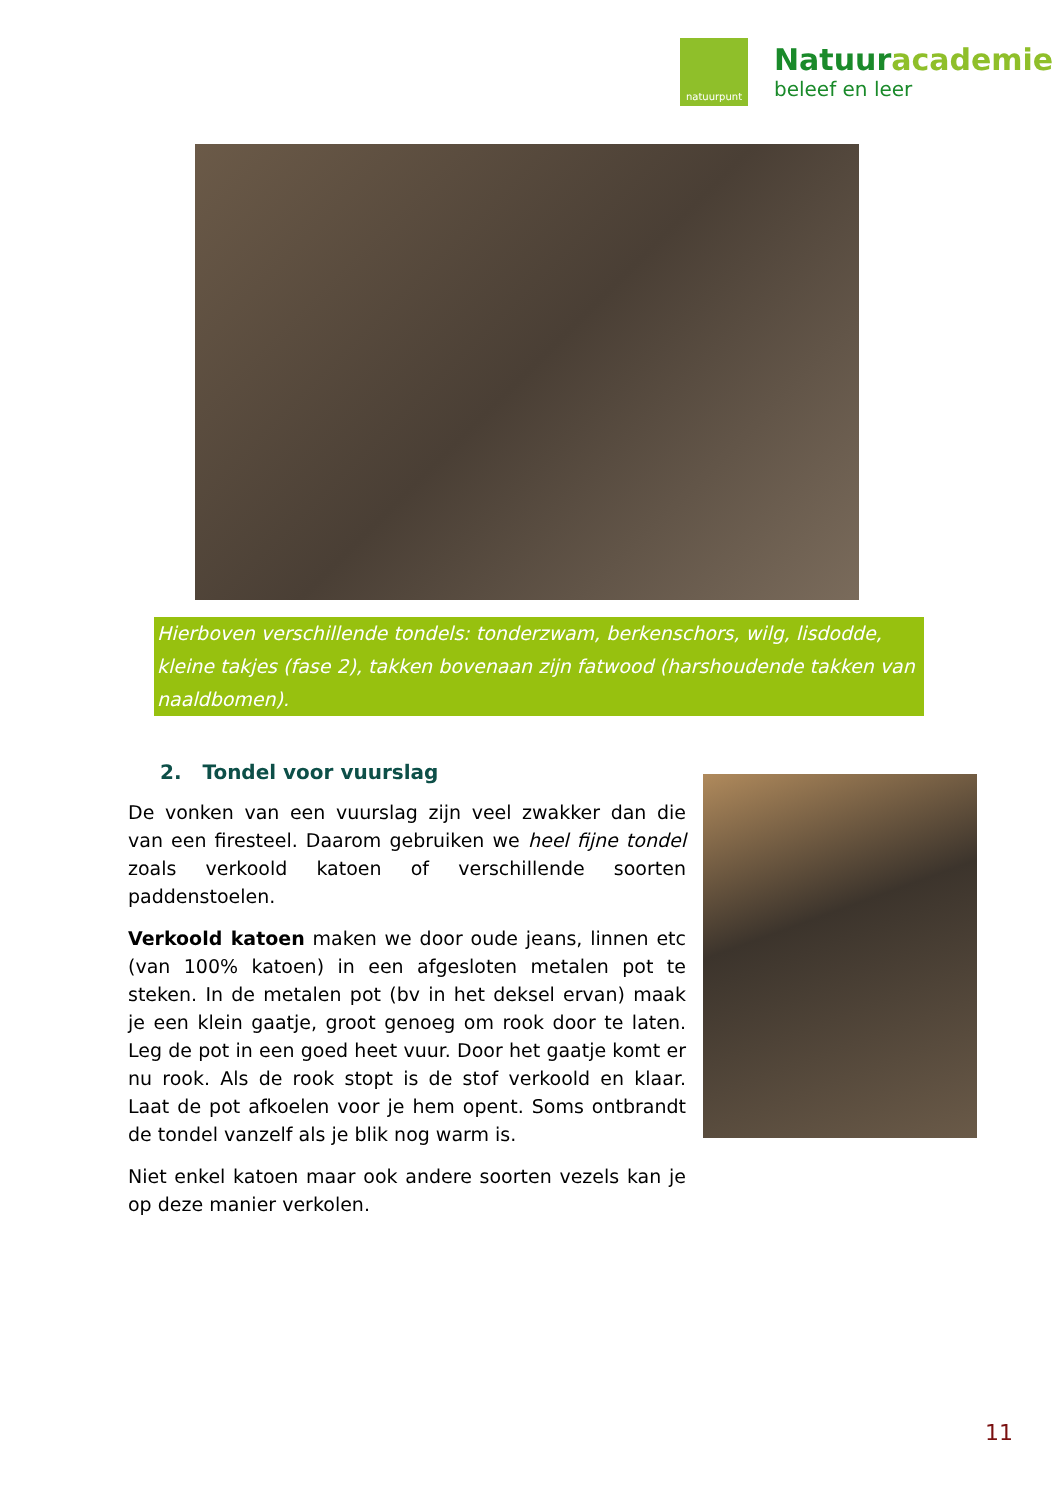natuurpunt
Natuuracademie
beleef en leer
Hierboven verschillende tondels: tonderzwam, berkenschors, wilg, lisdodde, kleine takjes (fase 2), takken bovenaan zijn fatwood (harshoudende takken van naaldbomen).
2. Tondel voor vuurslag
De vonken van een vuurslag zijn veel zwakker dan die van een firesteel. Daarom gebruiken we heel fijne tondel zoals verkoold katoen of verschillende soorten paddenstoelen.
Verkoold katoen maken we door oude jeans, linnen etc (van 100% katoen) in een afgesloten metalen pot te steken. In de metalen pot (bv in het deksel ervan) maak je een klein gaatje, groot genoeg om rook door te laten. Leg de pot in een goed heet vuur. Door het gaatje komt er nu rook. Als de rook stopt is de stof verkoold en klaar. Laat de pot afkoelen voor je hem opent. Soms ontbrandt de tondel vanzelf als je blik nog warm is.
Niet enkel katoen maar ook andere soorten vezels kan je op deze manier verkolen.
11